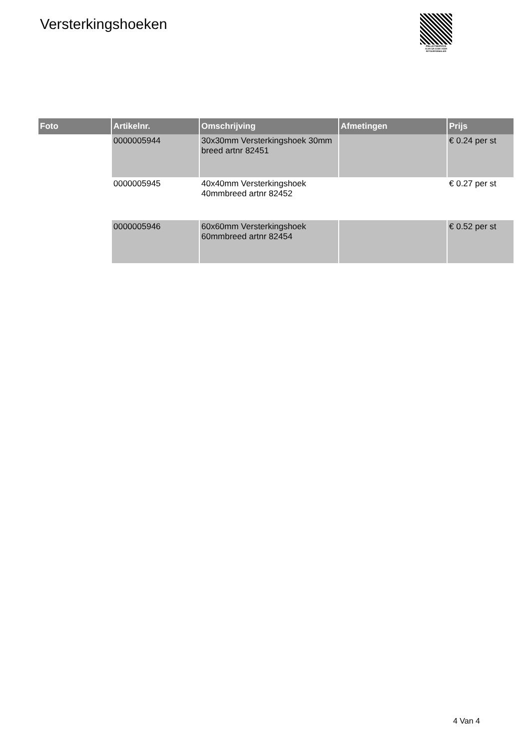Versterkingshoeken
PALLETSERVICE
SCAN QR-CODE VOOR
RETOURFORMULIER
| Foto | Artikelnr. | Omschrijving | Afmetingen | Prijs |
| --- | --- | --- | --- | --- |
| | 0000005944 | 30x30mm Versterkingshoek 30mm breed artnr 82451 | | € 0.24 per st |
| | 0000005945 | 40x40mm Versterkingshoek 40mmbreed artnr 82452 | | € 0.27 per st |
| | 0000005946 | 60x60mm Versterkingshoek 60mmbreed artnr 82454 | | € 0.52 per st |
4 Van 4